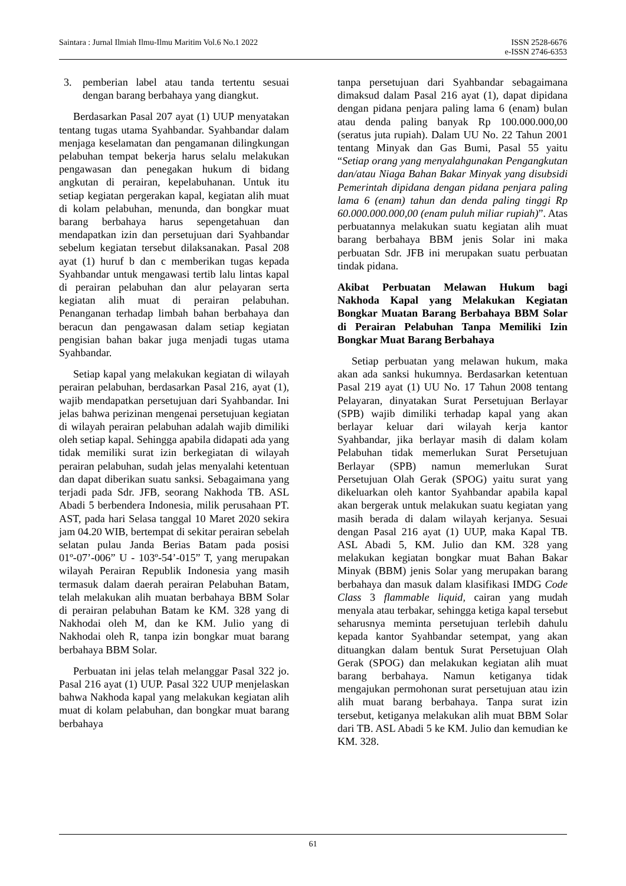Saintara : Jurnal Ilmiah Ilmu-Ilmu Maritim Vol.6 No.1 2022
ISSN 2528-6676
e-ISSN 2746-6353
3. pemberian label atau tanda tertentu sesuai dengan barang berbahaya yang diangkut.
Berdasarkan Pasal 207 ayat (1) UUP menyatakan tentang tugas utama Syahbandar. Syahbandar dalam menjaga keselamatan dan pengamanan dilingkungan pelabuhan tempat bekerja harus selalu melakukan pengawasan dan penegakan hukum di bidang angkutan di perairan, kepelabuhanan. Untuk itu setiap kegiatan pergerakan kapal, kegiatan alih muat di kolam pelabuhan, menunda, dan bongkar muat barang berbahaya harus sepengetahuan dan mendapatkan izin dan persetujuan dari Syahbandar sebelum kegiatan tersebut dilaksanakan. Pasal 208 ayat (1) huruf b dan c memberikan tugas kepada Syahbandar untuk mengawasi tertib lalu lintas kapal di perairan pelabuhan dan alur pelayaran serta kegiatan alih muat di perairan pelabuhan. Penanganan terhadap limbah bahan berbahaya dan beracun dan pengawasan dalam setiap kegiatan pengisian bahan bakar juga menjadi tugas utama Syahbandar.
Setiap kapal yang melakukan kegiatan di wilayah perairan pelabuhan, berdasarkan Pasal 216, ayat (1), wajib mendapatkan persetujuan dari Syahbandar. Ini jelas bahwa perizinan mengenai persetujuan kegiatan di wilayah perairan pelabuhan adalah wajib dimiliki oleh setiap kapal. Sehingga apabila didapati ada yang tidak memiliki surat izin berkegiatan di wilayah perairan pelabuhan, sudah jelas menyalahi ketentuan dan dapat diberikan suatu sanksi. Sebagaimana yang terjadi pada Sdr. JFB, seorang Nakhoda TB. ASL Abadi 5 berbendera Indonesia, milik perusahaan PT. AST, pada hari Selasa tanggal 10 Maret 2020 sekira jam 04.20 WIB, bertempat di sekitar perairan sebelah selatan pulau Janda Berias Batam pada posisi 01º-07’-006” U - 103º-54’-015” T, yang merupakan wilayah Perairan Republik Indonesia yang masih termasuk dalam daerah perairan Pelabuhan Batam, telah melakukan alih muatan berbahaya BBM Solar di perairan pelabuhan Batam ke KM. 328 yang di Nakhodai oleh M, dan ke KM. Julio yang di Nakhodai oleh R, tanpa izin bongkar muat barang berbahaya BBM Solar.
Perbuatan ini jelas telah melanggar Pasal 322 jo. Pasal 216 ayat (1) UUP. Pasal 322 UUP menjelaskan bahwa Nakhoda kapal yang melakukan kegiatan alih muat di kolam pelabuhan, dan bongkar muat barang berbahaya
tanpa persetujuan dari Syahbandar sebagaimana dimaksud dalam Pasal 216 ayat (1), dapat dipidana dengan pidana penjara paling lama 6 (enam) bulan atau denda paling banyak Rp 100.000.000,00 (seratus juta rupiah). Dalam UU No. 22 Tahun 2001 tentang Minyak dan Gas Bumi, Pasal 55 yaitu “Setiap orang yang menyalahgunakan Pengangkutan dan/atau Niaga Bahan Bakar Minyak yang disubsidi Pemerintah dipidana dengan pidana penjara paling lama 6 (enam) tahun dan denda paling tinggi Rp 60.000.000.000,00 (enam puluh miliar rupiah)”. Atas perbuatannya melakukan suatu kegiatan alih muat barang berbahaya BBM jenis Solar ini maka perbuatan Sdr. JFB ini merupakan suatu perbuatan tindak pidana.
Akibat Perbuatan Melawan Hukum bagi Nakhoda Kapal yang Melakukan Kegiatan Bongkar Muatan Barang Berbahaya BBM Solar di Perairan Pelabuhan Tanpa Memiliki Izin Bongkar Muat Barang Berbahaya
Setiap perbuatan yang melawan hukum, maka akan ada sanksi hukumnya. Berdasarkan ketentuan Pasal 219 ayat (1) UU No. 17 Tahun 2008 tentang Pelayaran, dinyatakan Surat Persetujuan Berlayar (SPB) wajib dimiliki terhadap kapal yang akan berlayar keluar dari wilayah kerja kantor Syahbandar, jika berlayar masih di dalam kolam Pelabuhan tidak memerlukan Surat Persetujuan Berlayar (SPB) namun memerlukan Surat Persetujuan Olah Gerak (SPOG) yaitu surat yang dikeluarkan oleh kantor Syahbandar apabila kapal akan bergerak untuk melakukan suatu kegiatan yang masih berada di dalam wilayah kerjanya. Sesuai dengan Pasal 216 ayat (1) UUP, maka Kapal TB. ASL Abadi 5, KM. Julio dan KM. 328 yang melakukan kegiatan bongkar muat Bahan Bakar Minyak (BBM) jenis Solar yang merupakan barang berbahaya dan masuk dalam klasifikasi IMDG Code Class 3 flammable liquid, cairan yang mudah menyala atau terbakar, sehingga ketiga kapal tersebut seharusnya meminta persetujuan terlebih dahulu kepada kantor Syahbandar setempat, yang akan dituangkan dalam bentuk Surat Persetujuan Olah Gerak (SPOG) dan melakukan kegiatan alih muat barang berbahaya. Namun ketiganya tidak mengajukan permohonan surat persetujuan atau izin alih muat barang berbahaya. Tanpa surat izin tersebut, ketiganya melakukan alih muat BBM Solar dari TB. ASL Abadi 5 ke KM. Julio dan kemudian ke KM. 328.
61